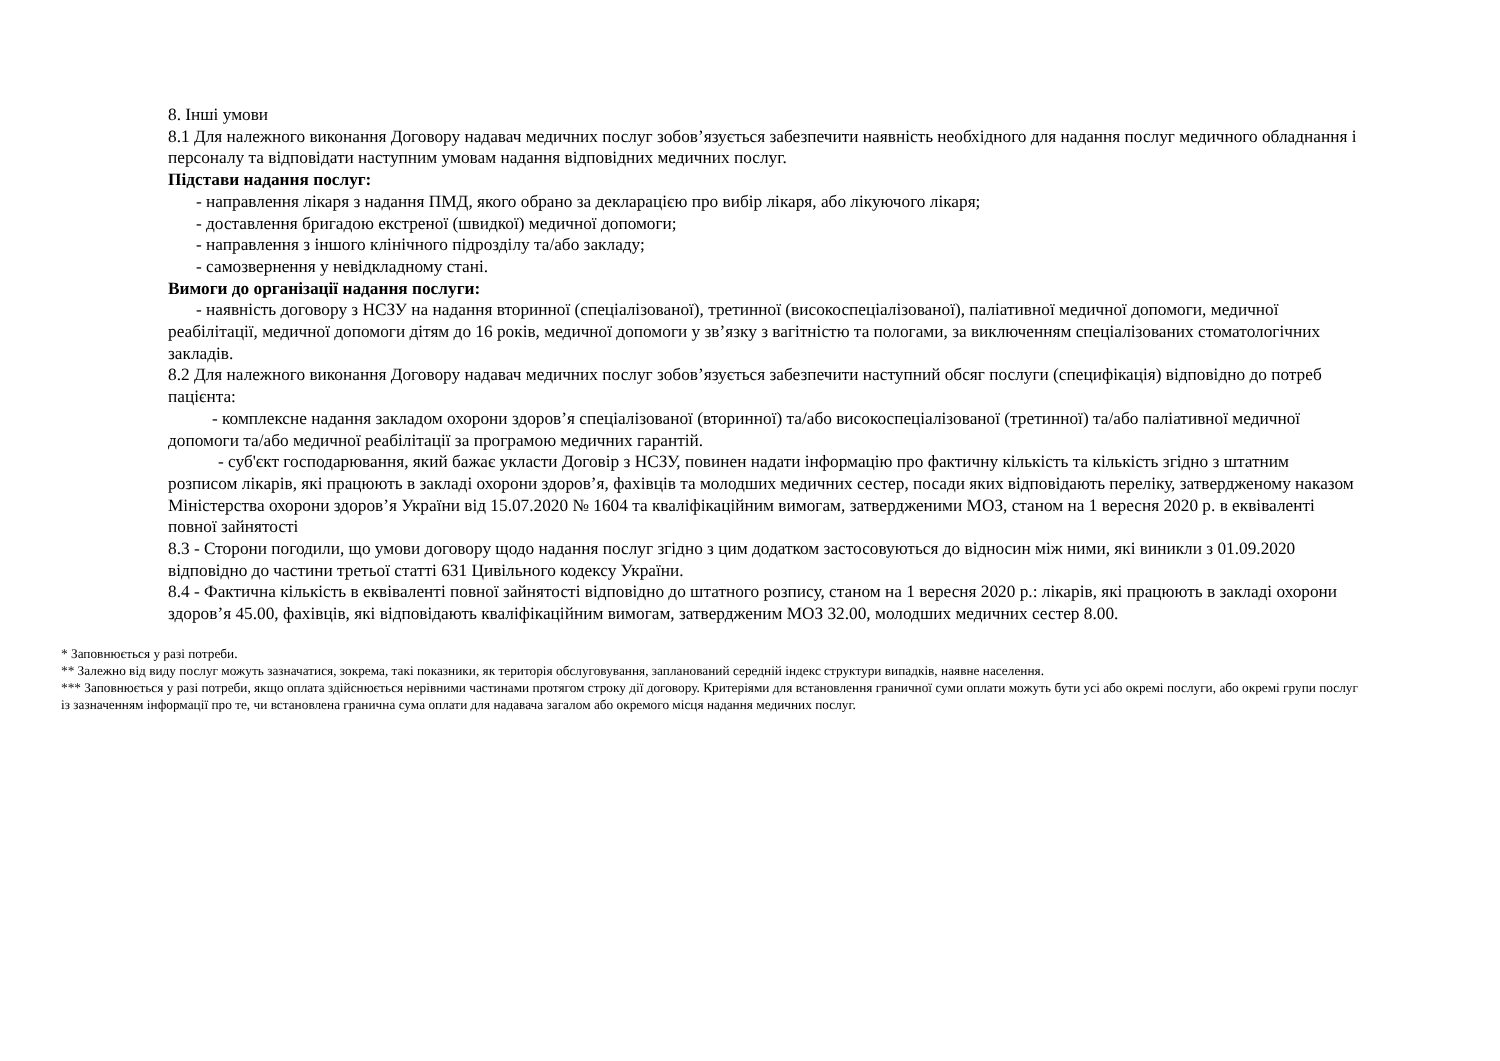8. Інші умови
8.1 Для належного виконання Договору надавач медичних послуг зобов’язується забезпечити наявність необхідного для надання послуг медичного обладнання і персоналу та відповідати наступним умовам надання відповідних медичних послуг.
Підстави надання послуг:
- направлення лікаря з надання ПМД, якого обрано за декларацією про вибір лікаря, або лікуючого лікаря;
- доставлення бригадою екстреної (швидкої) медичної допомоги;
- направлення з іншого клінічного підрозділу та/або закладу;
- самозвернення у невідкладному стані.
Вимоги до організації надання послуги:
- наявність договору з НСЗУ на надання вторинної (спеціалізованої), третинної (високоспеціалізованої), паліативної медичної допомоги, медичної реабілітації, медичної допомоги дітям до 16 років, медичної допомоги у зв’язку з вагітністю та пологами, за виключенням спеціалізованих стоматологічних закладів.
8.2 Для належного виконання Договору надавач медичних послуг зобов’язується забезпечити наступний обсяг послуги (специфікація) відповідно до потреб пацієнта:
- комплексне надання закладом охорони здоров’я спеціалізованої (вторинної) та/або високоспеціалізованої (третинної) та/або паліативної медичної допомоги та/або медичної реабілітації за програмою медичних гарантій.
- суб'єкт господарювання, який бажає укласти Договір з НСЗУ, повинен надати інформацію про фактичну кількість та кількість згідно з штатним розписом лікарів, які працюють в закладі охорони здоров’я, фахівців та молодших медичних сестер, посади яких відповідають переліку, затвердженому наказом Міністерства охорони здоров’я України від 15.07.2020 № 1604 та кваліфікаційним вимогам, затвердженими МОЗ, станом на 1 вересня 2020 р. в еквіваленті повної зайнятості
8.3 - Сторони погодили, що умови договору щодо надання послуг згідно з цим додатком застосовуються до відносин між ними, які виникли з 01.09.2020 відповідно до частини третьої статті 631 Цивільного кодексу України.
8.4 - Фактична кількість в еквіваленті повної зайнятості відповідно до штатного розпису, станом на 1 вересня 2020 р.: лікарів, які працюють в закладі охорони здоров’я 45.00, фахівців, які відповідають кваліфікаційним вимогам, затвердженим МОЗ 32.00, молодших медичних сестер 8.00.
* Заповнюється у разі потреби.
** Залежно від виду послуг можуть зазначатися, зокрема, такі показники, як територія обслуговування, запланований середній індекс структури випадків, наявне населення.
*** Заповнюється у разі потреби, якщо оплата здійснюється нерівними частинами протягом строку дії договору. Критеріями для встановлення граничної суми оплати можуть бути усі або окремі послуги, або окремі групи послуг із зазначенням інформації про те, чи встановлена гранична сума оплати для надавача загалом або окремого місця надання медичних послуг.